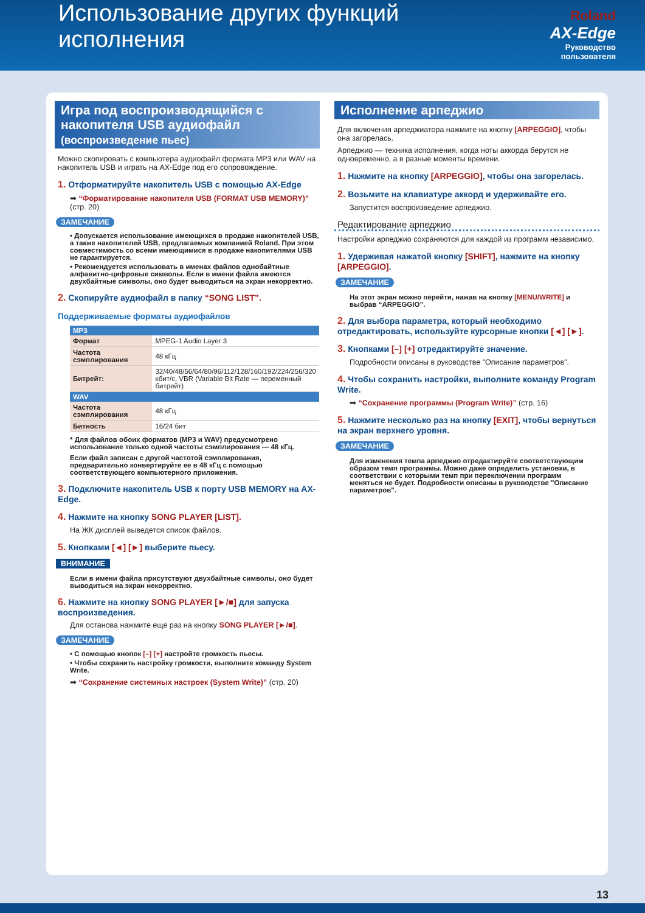Использование других функций исполнения
Roland
AX-Edge
Руководство пользователя
Игра под воспроизводящийся с накопителя USB аудиофайл (воспроизведение пьес)
Можно скопировать с компьютера аудиофайл формата MP3 или WAV на накопитель USB и играть на AX-Edge под его сопровождение.
1. Отформатируйте накопитель USB с помощью AX-Edge
➡ “Форматирование накопителя USB (FORMAT USB MEMORY)” (стр. 20)
ЗАМЕЧАНИЕ
• Допускается использование имеющихся в продаже накопителей USB, а также накопителей USB, предлагаемых компанией Roland. При этом совместимость со всеми имеющимися в продаже накопителями USB не гарантируется.
• Рекомендуется использовать в именах файлов однобайтные алфавитно-цифровые символы. Если в имени файла имеются двухбайтные символы, оно будет выводиться на экран некорректно.
2. Скопируйте аудиофайл в папку “SONG LIST”.
Поддерживаемые форматы аудиофайлов
| MP3 | |
| --- | --- |
| Формат | MPEG-1 Audio Layer 3 |
| Частота сэмплирования | 48 кГц |
| Битрейт: | 32/40/48/56/64/80/96/112/128/160/192/224/256/320 кбит/с, VBR (Variable Bit Rate — переменный битрейт) |
| WAV | |
| Частота сэмплирования | 48 кГц |
| Битность | 16/24 бит |
* Для файлов обоих форматов (MP3 и WAV) предусмотрено использование только одной частоты сэмплирования — 48 кГц.
Если файл записан с другой частотой сэмплирования, предварительно конвертируйте ее в 48 кГц с помощью соответствующего компьютерного приложения.
3. Подключите накопитель USB к порту USB MEMORY на AX-Edge.
4. Нажмите на кнопку SONG PLAYER [LIST].
На ЖК дисплей выведется список файлов.
5. Кнопками [◄] [►] выберите пьесу.
ВНИМАНИЕ
Если в имени файла присутствуют двухбайтные символы, оно будет выводиться на экран некорректно.
6. Нажмите на кнопку SONG PLAYER [►/■] для запуска воспроизведения.
Для останова нажмите еще раз на кнопку SONG PLAYER [►/■].
ЗАМЕЧАНИЕ
• С помощью кнопок [–] [+] настройте громкость пьесы.
• Чтобы сохранить настройку громкости, выполните команду System Write.
➡ “Сохранение системных настроек (System Write)” (стр. 20)
Исполнение арпеджио
Для включения арпеджиатора нажмите на кнопку [ARPEGGIO], чтобы она загорелась.
Арпеджио — техника исполнения, когда ноты аккорда берутся не одновременно, а в разные моменты времени.
1. Нажмите на кнопку [ARPEGGIO], чтобы она загорелась.
2. Возьмите на клавиатуре аккорд и удерживайте его.
Запустится воспроизведение арпеджио.
Редактирование арпеджио
Настройки арпеджио сохраняются для каждой из программ независимо.
1. Удерживая нажатой кнопку [SHIFT], нажмите на кнопку [ARPEGGIO].
ЗАМЕЧАНИЕ
На этот экран можно перейти, нажав на кнопку [MENU/WRITE] и выбрав “ARPEGGIO”.
2. Для выбора параметра, который необходимо отредактировать, используйте курсорные кнопки [◄] [►].
3. Кнопками [–] [+] отредактируйте значение.
Подробности описаны в руководстве "Описание параметров".
4. Чтобы сохранить настройки, выполните команду Program Write.
➡ “Сохранение программы (Program Write)” (стр. 16)
5. Нажмите несколько раз на кнопку [EXIT], чтобы вернуться на экран верхнего уровня.
ЗАМЕЧАНИЕ
Для изменения темпа арпеджио отредактируйте соответствующим образом темп программы. Можно даже определить установки, в соответствии с которыми темп при переключении программ меняться не будет. Подробности описаны в руководстве "Описание параметров".
13